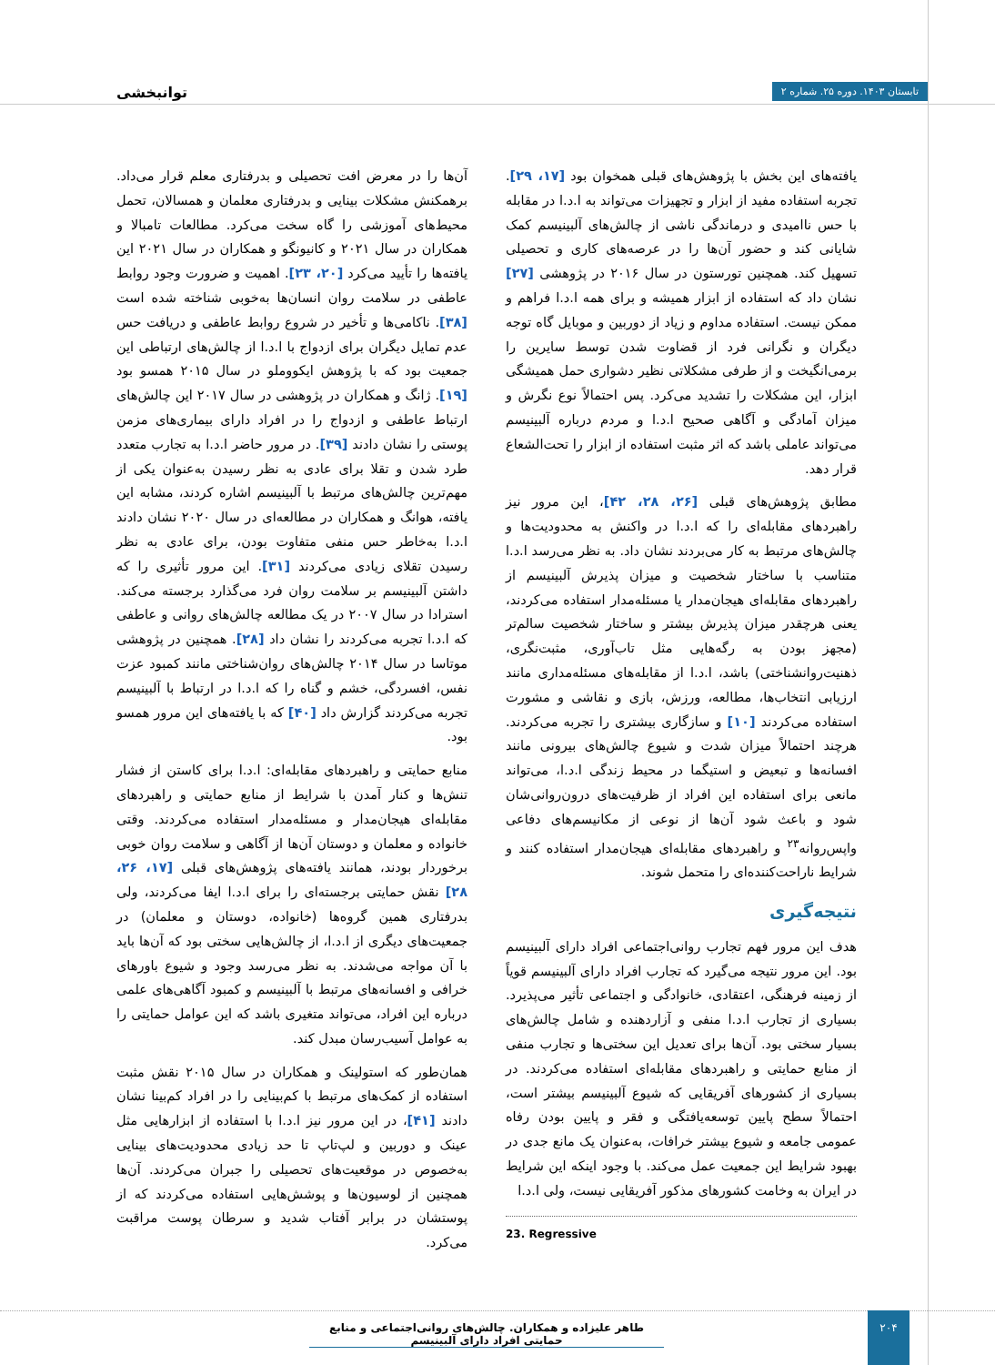تابستان ۱۴۰۳. دوره ۲۵. شماره ۲ توانبخشی
آن‌ها را در معرض افت تحصیلی و بدرفتاری معلم قرار می‌داد. برهمکنش مشکلات بینایی و بدرفتاری معلمان و همسالان، تحمل محیط‌های آموزشی را گاه سخت می‌کرد. مطالعات تامبالا و همکاران در سال ۲۰۲۱ و کانیونگو و همکاران در سال ۲۰۲۱ این یافته‌ها را تأیید می‌کرد [۲۰، ۲۳]. اهمیت و ضرورت وجود روابط عاطفی در سلامت روان انسان‌ها به‌خوبی شناخته شده است [۳۸]. ناکامی‌ها و تأخیر در شروع روابط عاطفی و دریافت حس عدم تمایل دیگران برای ازدواج با ا.د.ا از چالش‌های ارتباطی این جمعیت بود که با پژوهش ایکووملو در سال ۲۰۱۵ همسو بود [۱۹]. ژانگ و همکاران در پژوهشی در سال ۲۰۱۷ این چالش‌های ارتباط عاطفی و ازدواج را در افراد دارای بیماری‌های مزمن پوستی را نشان دادند [۳۹]. در مرور حاضر ا.د.ا به تجارب متعدد طرد شدن و تقلا برای عادی به نظر رسیدن به‌عنوان یکی از مهم‌ترین چالش‌های مرتبط با آلبینیسم اشاره کردند، مشابه این یافته، هوانگ و همکاران در مطالعه‌ای در سال ۲۰۲۰ نشان دادند ا.د.ا به‌خاطر حس منفی متفاوت بودن، برای عادی به نظر رسیدن تقلای زیادی می‌کردند [۳۱]. این مرور تأثیری را که داشتن آلبینیسم بر سلامت روان فرد می‌گذارد برجسته می‌کند. استرادا در سال ۲۰۰۷ در یک مطالعه چالش‌های روانی و عاطفی که ا.د.ا تجربه می‌کردند را نشان داد [۲۸]. همچنین در پژوهشی موتاسا در سال ۲۰۱۴ چالش‌های روان‌شناختی مانند کمبود عزت نفس، افسردگی، خشم و گناه را که ا.د.ا در ارتباط با آلبینیسم تجربه می‌کردند گزارش داد [۴۰] که با یافته‌های این مرور همسو بود.
منابع حمایتی و راهبردهای مقابله‌ای: ا.د.ا برای کاستن از فشار تنش‌ها و کنار آمدن با شرایط از منابع حمایتی و راهبردهای مقابله‌ای هیجان‌مدار و مسئله‌مدار استفاده می‌کردند. وقتی خانواده و معلمان و دوستان آن‌ها از آگاهی و سلامت روان خوبی برخوردار بودند، همانند یافته‌های پژوهش‌های قبلی [۱۷، ۲۶، ۲۸] نقش حمایتی برجسته‌ای را برای ا.د.ا ایفا می‌کردند، ولی بدرفتاری همین گروه‌ها (خانواده، دوستان و معلمان) در جمعیت‌های دیگری از ا.د.ا، از چالش‌هایی سختی بود که آن‌ها باید با آن مواجه می‌شدند. به نظر می‌رسد وجود و شیوع باورهای خرافی و افسانه‌های مرتبط با آلبینیسم و کمبود آگاهی‌های علمی درباره این افراد، می‌تواند متغیری باشد که این عوامل حمایتی را به عوامل آسیب‌رسان مبدل کند.
همان‌طور که استولینک و همکاران در سال ۲۰۱۵ نقش مثبت استفاده از کمک‌های مرتبط با کم‌بینایی را در افراد کم‌بینا نشان دادند [۴۱]، در این مرور نیز ا.د.ا با استفاده از ابزارهایی مثل عینک و دوربین و لپ‌تاپ تا حد زیادی محدودیت‌های بینایی به‌خصوص در موقعیت‌های تحصیلی را جبران می‌کردند. آن‌ها همچنین از لوسیون‌ها و پوشش‌هایی استفاده می‌کردند که از پوستشان در برابر آفتاب شدید و سرطان پوست مراقبت می‌کرد.
یافته‌های این بخش با پژوهش‌های قبلی همخوان بود [۱۷، ۲۹]. تجربه استفاده مفید از ابزار و تجهیزات می‌تواند به ا.د.ا در مقابله با حس ناامیدی و درماندگی ناشی از چالش‌های آلبینیسم کمک شایانی کند و حضور آن‌ها را در عرصه‌های کاری و تحصیلی تسهیل کند. همچنین تورستون در سال ۲۰۱۶ در پژوهشی [۲۷] نشان داد که استفاده از ابزار همیشه و برای همه ا.د.ا فراهم و ممکن نیست. استفاده مداوم و زیاد از دوربین و موبایل گاه توجه دیگران و نگرانی فرد از قضاوت شدن توسط سایرین را برمی‌انگیخت و از طرفی مشکلاتی نظیر دشواری حمل همیشگی ابزار، این مشکلات را تشدید می‌کرد. پس احتمالاً نوع نگرش و میزان آمادگی و آگاهی صحیح ا.د.ا و مردم درباره آلبینیسم می‌تواند عاملی باشد که اثر مثبت استفاده از ابزار را تحت‌الشعاع قرار دهد.
مطابق پژوهش‌های قبلی [۲۶، ۲۸، ۴۲]، این مرور نیز راهبردهای مقابله‌ای را که ا.د.ا در واکنش به محدودیت‌ها و چالش‌های مرتبط به کار می‌بردند نشان داد. به نظر می‌رسد ا.د.ا متناسب با ساختار شخصیت و میزان پذیرش آلبینیسم از راهبردهای مقابله‌ای هیجان‌مدار یا مسئله‌مدار استفاده می‌کردند، یعنی هرچقدر میزان پذیرش بیشتر و ساختار شخصیت سالم‌تر (مجهز بودن به رگه‌هایی مثل تاب‌آوری، مثبت‌نگری، ذهنیت‌روانشناختی) باشد، ا.د.ا از مقابله‌های مسئله‌مداری مانند ارزیابی انتخاب‌ها، مطالعه، ورزش، بازی و نقاشی و مشورت استفاده می‌کردند [۱۰] و سازگاری بیشتری را تجربه می‌کردند. هرچند احتمالاً میزان شدت و شیوع چالش‌های بیرونی مانند افسانه‌ها و تبعیض و استیگما در محیط زندگی ا.د.ا، می‌تواند مانعی برای استفاده این افراد از ظرفیت‌های درون‌روانی‌شان شود و باعث شود آن‌ها از نوعی از مکانیسم‌های دفاعی واپس‌روانه<sup>۲۳</sup> و راهبردهای مقابله‌ای هیجان‌مدار استفاده کنند و شرایط ناراحت‌کننده‌ای را متحمل شوند.
نتیجه‌گیری
هدف این مرور فهم تجارب روانی‌اجتماعی افراد دارای آلبینیسم بود. این مرور نتیجه می‌گیرد که تجارب افراد دارای آلبینیسم قویاً از زمینه فرهنگی، اعتقادی، خانوادگی و اجتماعی تأثیر می‌پذیرد. بسیاری از تجارب ا.د.ا منفی و آزاردهنده و شامل چالش‌های بسیار سختی بود. آن‌ها برای تعدیل این سختی‌ها و تجارب منفی از منابع حمایتی و راهبردهای مقابله‌ای استفاده می‌کردند. در بسیاری از کشورهای آفریقایی که شیوع آلبینیسم بیشتر است، احتمالاً سطح پایین توسعه‌یافتگی و فقر و پایین بودن رفاه عمومی جامعه و شیوع بیشتر خرافات، به‌عنوان یک مانع جدی در بهبود شرایط این جمعیت عمل می‌کند. با وجود اینکه این شرایط در ایران به وخامت کشورهای مذکور آفریقایی نیست، ولی ا.د.ا
23. Regressive
۲۰۴
طاهر علیزاده و همکاران. چالش‌های روانی‌اجتماعی و منابع حمایتی افراد دارای آلبینیسم